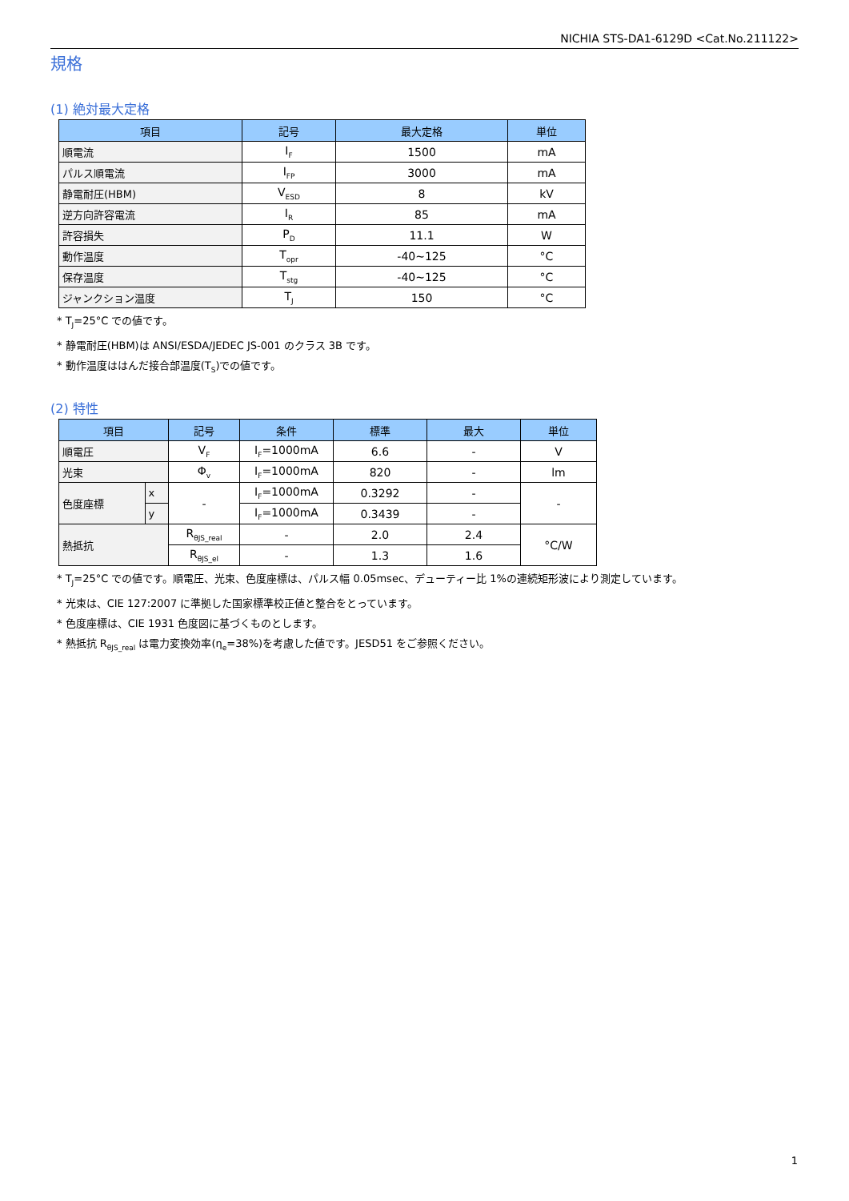NICHIA STS-DA1-6129D <Cat.No.211122>
規格
(1) 絶対最大定格
| 項目 | 記号 | 最大定格 | 単位 |
| --- | --- | --- | --- |
| 順電流 | I<sub>F</sub> | 1500 | mA |
| パルス順電流 | I<sub>FP</sub> | 3000 | mA |
| 静電耐圧(HBM) | V<sub>ESD</sub> | 8 | kV |
| 逆方向許容電流 | I<sub>R</sub> | 85 | mA |
| 許容損失 | P<sub>D</sub> | 11.1 | W |
| 動作温度 | T<sub>opr</sub> | -40~125 | °C |
| 保存温度 | T<sub>stg</sub> | -40~125 | °C |
| ジャンクション温度 | T<sub>J</sub> | 150 | °C |
* T<sub>J</sub>=25°C での値です。
* 静電耐圧(HBM)は ANSI/ESDA/JEDEC JS-001 のクラス 3B です。
* 動作温度ははんだ接合部温度(T<sub>S</sub>)での値です。
(2) 特性
| 項目 | | 記号 | 条件 | 標準 | 最大 | 単位 |
| --- | --- | --- | --- | --- | --- | --- |
| 順電圧 | | V<sub>F</sub> | I<sub>F</sub>=1000mA | 6.6 | - | V |
| 光束 | | Φ<sub>v</sub> | I<sub>F</sub>=1000mA | 820 | - | lm |
| 色度座標 | x | - | I<sub>F</sub>=1000mA | 0.3292 | - | - |
| | y | | I<sub>F</sub>=1000mA | 0.3439 | - | |
| 熱抵抗 | | R<sub>θJS_real</sub> | - | 2.0 | 2.4 | °C/W |
| | | R<sub>θJS_el</sub> | - | 1.3 | 1.6 | |
* T<sub>J</sub>=25°C での値です。順電圧、光束、色度座標は、パルス幅 0.05msec、デューティー比 1%の連続矩形波により測定しています。
* 光束は、CIE 127:2007 に準拠した国家標準校正値と整合をとっています。
* 色度座標は、CIE 1931 色度図に基づくものとします。
* 熱抵抗 R<sub>θJS_real</sub> は電力変換効率(η<sub>e</sub>=38%)を考慮した値です。JESD51 をご参照ください。
1